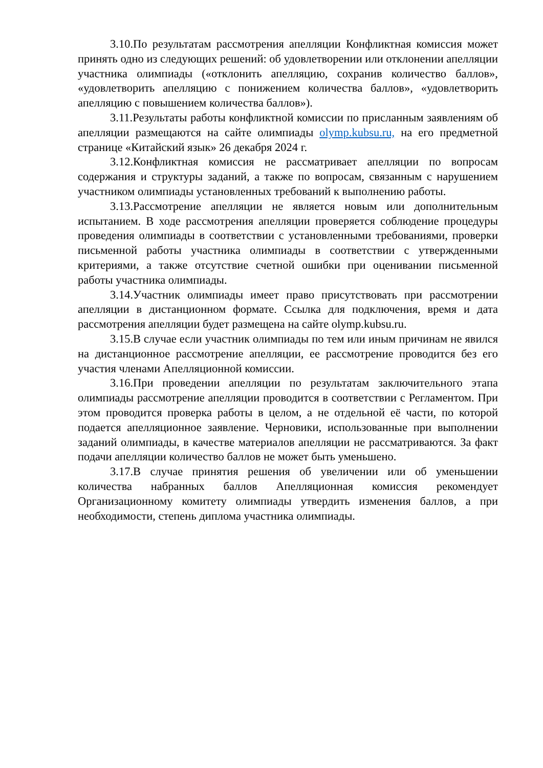3.10.По результатам рассмотрения апелляции Конфликтная комиссия может принять одно из следующих решений: об удовлетворении или отклонении апелляции участника олимпиады («отклонить апелляцию, сохранив количество баллов», «удовлетворить апелляцию с понижением количества баллов», «удовлетворить апелляцию с повышением количества баллов»).
3.11.Результаты работы конфликтной комиссии по присланным заявлениям об апелляции размещаются на сайте олимпиады olymp.kubsu.ru, на его предметной странице «Китайский язык» 26 декабря 2024 г.
3.12.Конфликтная комиссия не рассматривает апелляции по вопросам содержания и структуры заданий, а также по вопросам, связанным с нарушением участником олимпиады установленных требований к выполнению работы.
3.13.Рассмотрение апелляции не является новым или дополнительным испытанием. В ходе рассмотрения апелляции проверяется соблюдение процедуры проведения олимпиады в соответствии с установленными требованиями, проверки письменной работы участника олимпиады в соответствии с утвержденными критериями, а также отсутствие счетной ошибки при оценивании письменной работы участника олимпиады.
3.14.Участник олимпиады имеет право присутствовать при рассмотрении апелляции в дистанционном формате. Ссылка для подключения, время и дата рассмотрения апелляции будет размещена на сайте olymp.kubsu.ru.
3.15.В случае если участник олимпиады по тем или иным причинам не явился на дистанционное рассмотрение апелляции, ее рассмотрение проводится без его участия членами Апелляционной комиссии.
3.16.При проведении апелляции по результатам заключительного этапа олимпиады рассмотрение апелляции проводится в соответствии с Регламентом. При этом проводится проверка работы в целом, а не отдельной её части, по которой подается апелляционное заявление. Черновики, использованные при выполнении заданий олимпиады, в качестве материалов апелляции не рассматриваются. За факт подачи апелляции количество баллов не может быть уменьшено.
3.17.В случае принятия решения об увеличении или об уменьшении количества набранных баллов Апелляционная комиссия рекомендует Организационному комитету олимпиады утвердить изменения баллов, а при необходимости, степень диплома участника олимпиады.